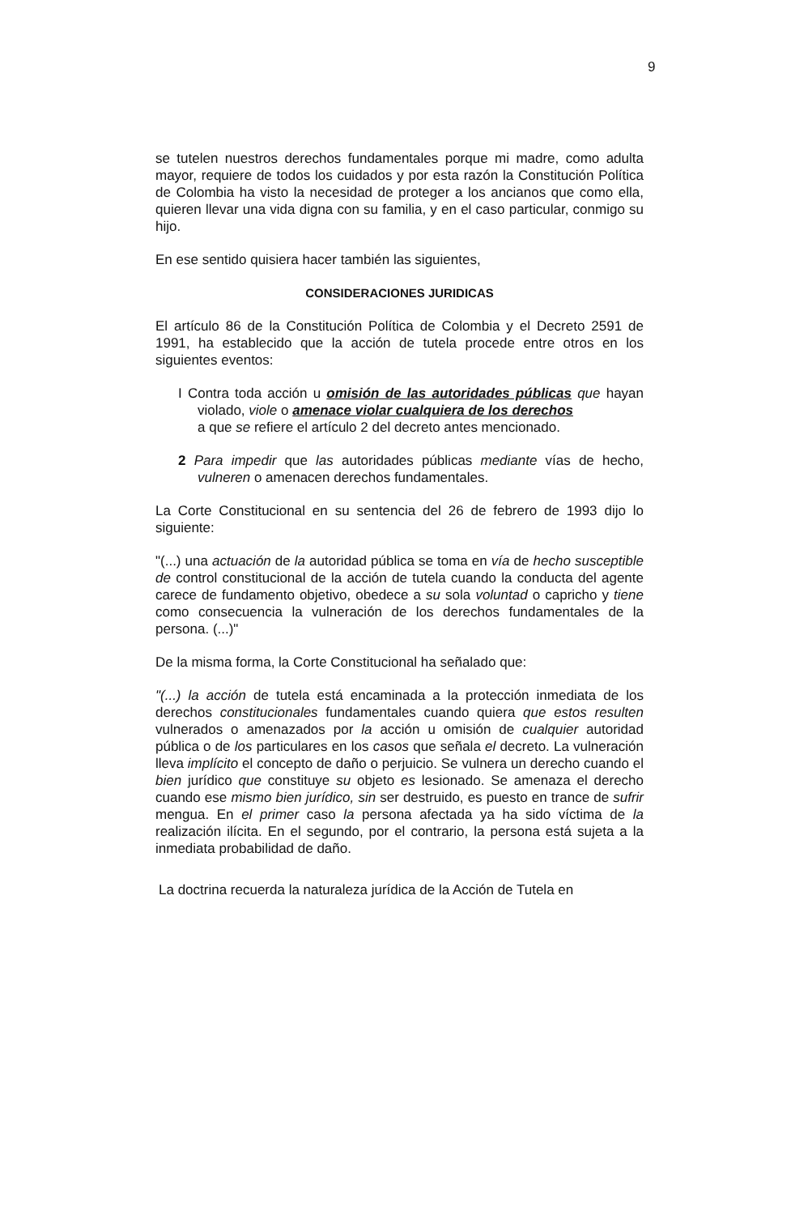9
se tutelen nuestros derechos fundamentales porque mi madre, como adulta mayor, requiere de todos los cuidados y por esta razón la Constitución Política de Colombia ha visto la necesidad de proteger a los ancianos que como ella, quieren llevar una vida digna con su familia, y en el caso particular, conmigo su hijo.
En ese sentido quisiera hacer también las siguientes,
CONSIDERACIONES JURIDICAS
El artículo 86 de la Constitución Política de Colombia y el Decreto 2591 de 1991, ha establecido que la acción de tutela procede entre otros en los siguientes eventos:
I Contra toda acción u omisión de las autoridades públicas que hayan violado, viole o amenace violar cualquiera de los derechos
a que se refiere el artículo 2 del decreto antes mencionado.
2 Para impedir que las autoridades públicas mediante vías de hecho, vulneren o amenacen derechos fundamentales.
La Corte Constitucional en su sentencia del 26 de febrero de 1993 dijo lo siguiente:
"(...) una actuación de la autoridad pública se toma en vía de hecho susceptible de control constitucional de la acción de tutela cuando la conducta del agente carece de fundamento objetivo, obedece a su sola voluntad o capricho y tiene como consecuencia la vulneración de los derechos fundamentales de la persona. (...)"
De la misma forma, la Corte Constitucional ha señalado que:
"(...) la acción de tutela está encaminada a la protección inmediata de los derechos constitucionales fundamentales cuando quiera que estos resulten vulnerados o amenazados por la acción u omisión de cualquier autoridad pública o de los particulares en los casos que señala el decreto. La vulneración lleva implícito el concepto de daño o perjuicio. Se vulnera un derecho cuando el bien jurídico que constituye su objeto es lesionado. Se amenaza el derecho cuando ese mismo bien jurídico, sin ser destruido, es puesto en trance de sufrir mengua. En el primer caso la persona afectada ya ha sido víctima de la realización ilícita. En el segundo, por el contrario, la persona está sujeta a la inmediata probabilidad de daño.
La doctrina recuerda la naturaleza jurídica de la Acción de Tutela en